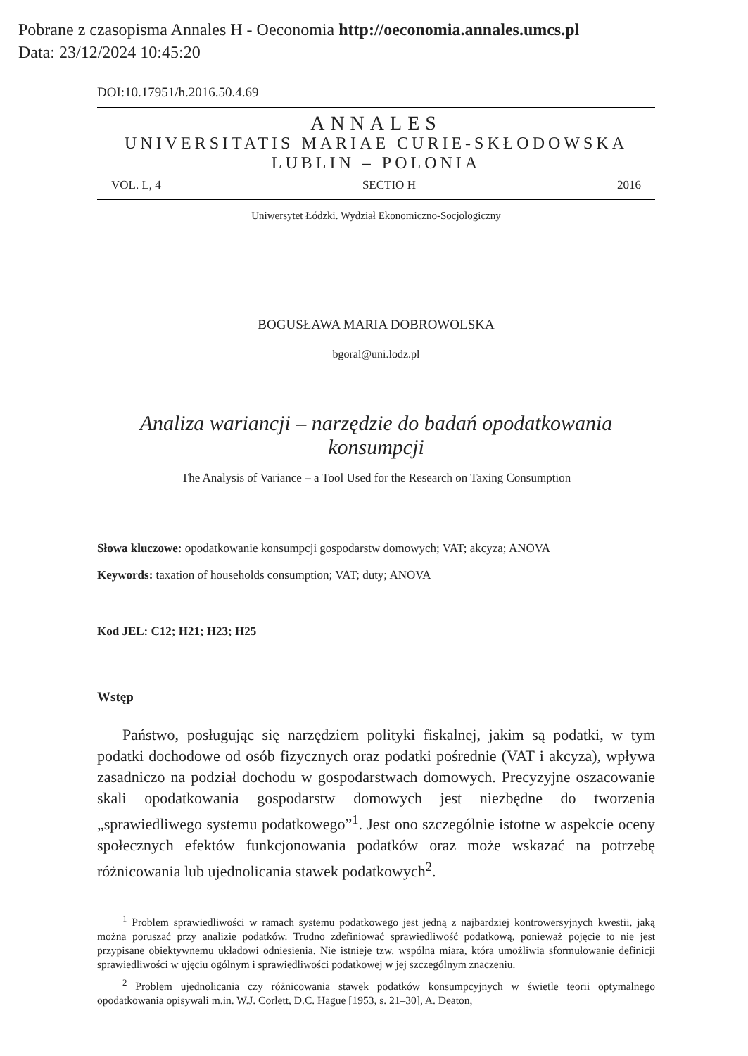Pobrane z czasopisma Annales H - Oeconomia http://oeconomia.annales.umcs.pl
Data: 23/12/2024 10:45:20
DOI:10.17951/h.2016.50.4.69
ANNALES
UNIVERSITATIS MARIAE CURIE-SKŁODOWSKA
LUBLIN – POLONIA
VOL. L, 4 SECTIO H 2016
Uniwersytet Łódzki. Wydział Ekonomiczno-Socjologiczny
BOGUSŁAWA MARIA DOBROWOLSKA
bgoral@uni.lodz.pl
Analiza wariancji – narzędzie do badań opodatkowania konsumpcji
The Analysis of Variance – a Tool Used for the Research on Taxing Consumption
Słowa kluczowe: opodatkowanie konsumpcji gospodarstw domowych; VAT; akcyza; ANOVA
Keywords: taxation of households consumption; VAT; duty; ANOVA
Kod JEL: C12; H21; H23; H25
Wstęp
Państwo, posługując się narzędziem polityki fiskalnej, jakim są podatki, w tym podatki dochodowe od osób fizycznych oraz podatki pośrednie (VAT i akcyza), wpływa zasadniczo na podział dochodu w gospodarstwach domowych. Precyzyjne oszacowanie skali opodatkowania gospodarstw domowych jest niezbędne do tworzenia „sprawiedliwego systemu podatkowego”<sup>1</sup>. Jest ono szczególnie istotne w aspekcie oceny społecznych efektów funkcjonowania podatków oraz może wskazać na potrzebę różnicowania lub ujednolicania stawek podatkowych<sup>2</sup>.
<sup>1</sup> Problem sprawiedliwości w ramach systemu podatkowego jest jedną z najbardziej kontrowersyjnych kwestii, jaką można poruszać przy analizie podatków. Trudno zdefiniować sprawiedliwość podatkową, ponieważ pojęcie to nie jest przypisane obiektywnemu układowi odniesienia. Nie istnieje tzw. wspólna miara, która umożliwia sformułowanie definicji sprawiedliwości w ujęciu ogólnym i sprawiedliwości podatkowej w jej szczególnym znaczeniu.
<sup>2</sup> Problem ujednolicania czy różnicowania stawek podatków konsumpcyjnych w świetle teorii optymalnego opodatkowania opisywali m.in. W.J. Corlett, D.C. Hague [1953, s. 21–30], A. Deaton,